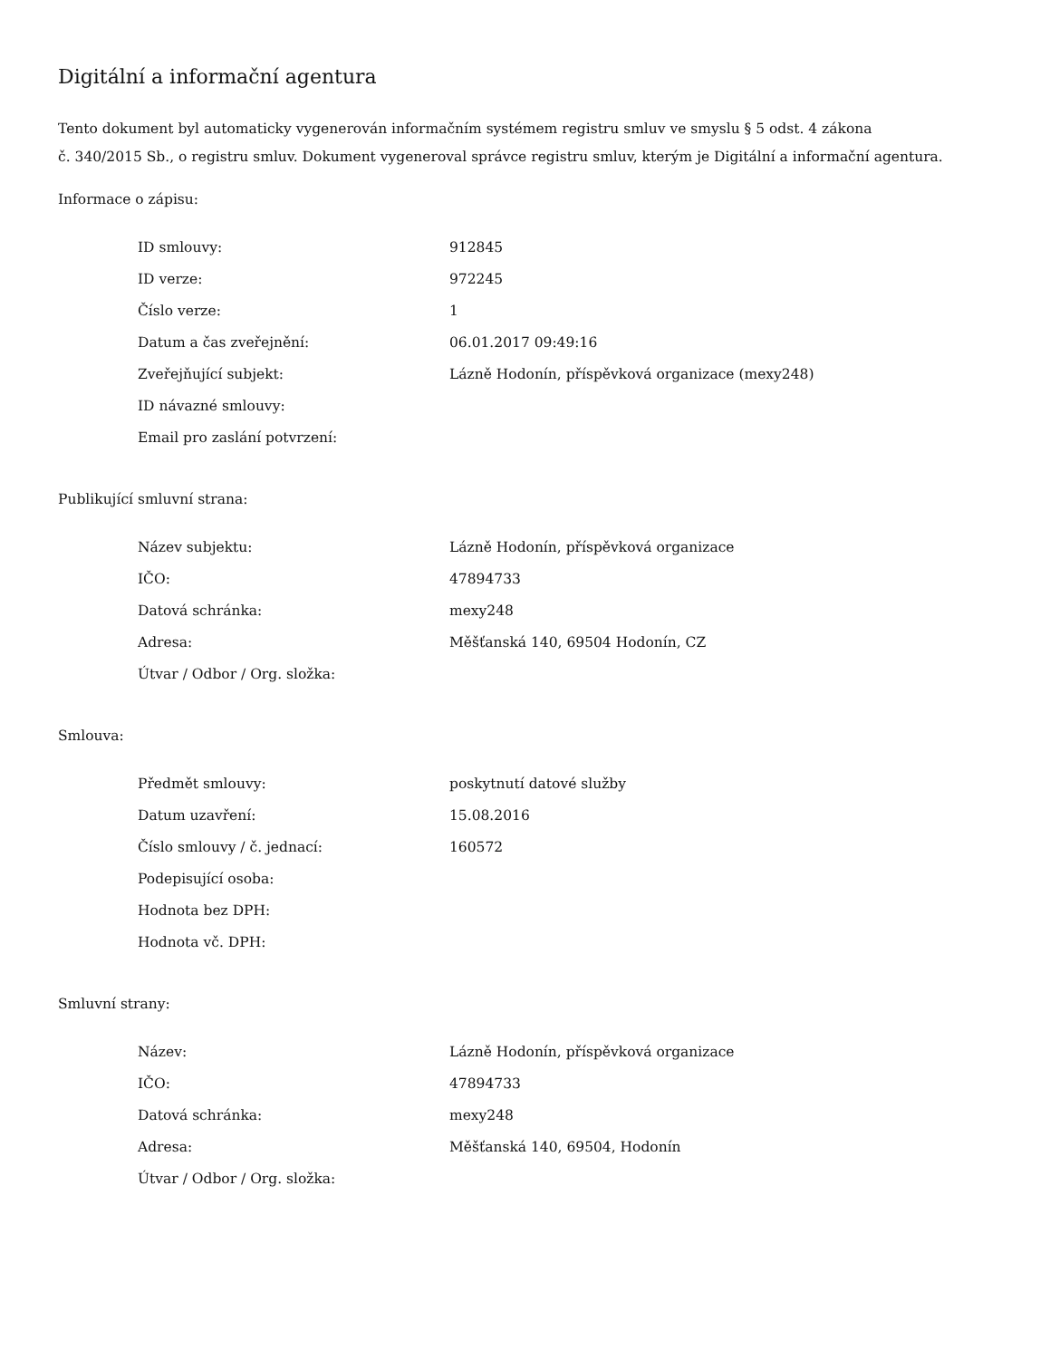Digitální a informační agentura
Tento dokument byl automaticky vygenerován informačním systémem registru smluv ve smyslu § 5 odst. 4 zákona
č. 340/2015 Sb., o registru smluv. Dokument vygeneroval správce registru smluv, kterým je Digitální a informační agentura.
Informace o zápisu:
| ID smlouvy: | 912845 |
| ID verze: | 972245 |
| Číslo verze: | 1 |
| Datum a čas zveřejnění: | 06.01.2017 09:49:16 |
| Zveřejňující subjekt: | Lázně Hodonín, příspěvková organizace (mexy248) |
| ID návazné smlouvy: | |
| Email pro zaslání potvrzení: | |
Publikující smluvní strana:
| Název subjektu: | Lázně Hodonín, příspěvková organizace |
| IČO: | 47894733 |
| Datová schránka: | mexy248 |
| Adresa: | Měšťanská 140, 69504 Hodonín, CZ |
| Útvar / Odbor / Org. složka: | |
Smlouva:
| Předmět smlouvy: | poskytnutí datové služby |
| Datum uzavření: | 15.08.2016 |
| Číslo smlouvy / č. jednací: | 160572 |
| Podepisující osoba: | |
| Hodnota bez DPH: | |
| Hodnota vč. DPH: | |
Smluvní strany:
| Název: | Lázně Hodonín, příspěvková organizace |
| IČO: | 47894733 |
| Datová schránka: | mexy248 |
| Adresa: | Měšťanská 140, 69504, Hodonín |
| Útvar / Odbor / Org. složka: | |